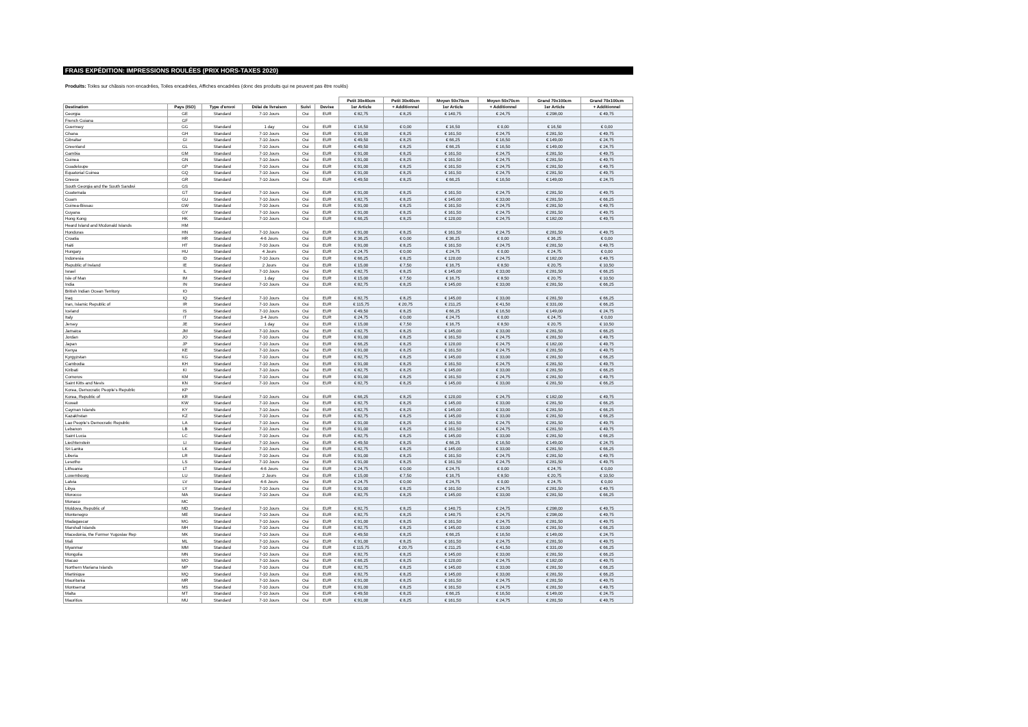FRAIS EXPÉDITION: IMPRESSIONS ROULÉES (PRIX HORS-TAXES 2020)
Produits: Toiles sur châssis non encadrées, Toiles encadrées, Affiches encadrées (donc des produits qui ne peuvent pas être roulés)
| | | | | | | Petit 30x40cm | Petit 30x40cm | Moyen 50x70cm | Moyen 50x70cm | Grand 70x100cm | Grand 70x100cm |
| --- | --- | --- | --- | --- | --- | --- | --- | --- | --- | --- | --- |
| Destination | Pays (ISO) | Type d'envoi | Délai de livraison | Suivi | Devise | 1er Article | + Additionnel | 1er Article | + Additionnel | 1er Article | + Additionnel |
| Georgia | GE | Standard | 7-10 Jours | Oui | EUR | € 82,75 | € 8,25 | € 140,75 | € 24,75 | € 298,00 | € 49,75 |
| French Guiana | GF | | | | | | | | | | |
| Guernsey | GG | Standard | 1 day | Oui | EUR | € 16,50 | € 0,00 | € 16,50 | € 0,00 | € 16,50 | € 0,00 |
| Ghana | GH | Standard | 7-10 Jours | Oui | EUR | € 91,00 | € 8,25 | € 161,50 | € 24,75 | € 281,50 | € 49,75 |
| Gibraltar | GI | Standard | 7-10 Jours | Oui | EUR | € 49,50 | € 8,25 | € 66,25 | € 16,50 | € 149,00 | € 24,75 |
| Greenland | GL | Standard | 7-10 Jours | Oui | EUR | € 49,50 | € 8,25 | € 66,25 | € 16,50 | € 149,00 | € 24,75 |
| Gambia | GM | Standard | 7-10 Jours | Oui | EUR | € 91,00 | € 8,25 | € 161,50 | € 24,75 | € 281,50 | € 49,75 |
| Guinea | GN | Standard | 7-10 Jours | Oui | EUR | € 91,00 | € 8,25 | € 161,50 | € 24,75 | € 281,50 | € 49,75 |
| Guadeloupe | GP | Standard | 7-10 Jours | Oui | EUR | € 91,00 | € 8,25 | € 161,50 | € 24,75 | € 281,50 | € 49,75 |
| Equatorial Guinea | GQ | Standard | 7-10 Jours | Oui | EUR | € 91,00 | € 8,25 | € 161,50 | € 24,75 | € 281,50 | € 49,75 |
| Greece | GR | Standard | 7-10 Jours | Oui | EUR | € 49,50 | € 8,25 | € 66,25 | € 16,50 | € 149,00 | € 24,75 |
| South Georgia and the South Sandwi | GS | | | | | | | | | | |
| Guatemala | GT | Standard | 7-10 Jours | Oui | EUR | € 91,00 | € 8,25 | € 161,50 | € 24,75 | € 281,50 | € 49,75 |
| Guam | GU | Standard | 7-10 Jours | Oui | EUR | € 82,75 | € 8,25 | € 145,00 | € 33,00 | € 281,50 | € 66,25 |
| Guinea-Bissau | GW | Standard | 7-10 Jours | Oui | EUR | € 91,00 | € 8,25 | € 161,50 | € 24,75 | € 281,50 | € 49,75 |
| Guyana | GY | Standard | 7-10 Jours | Oui | EUR | € 91,00 | € 8,25 | € 161,50 | € 24,75 | € 281,50 | € 49,75 |
| Hong Kong | HK | Standard | 7-10 Jours | Oui | EUR | € 66,25 | € 8,25 | € 120,00 | € 24,75 | € 182,00 | € 49,75 |
| Heard Island and Mcdonald Islands | HM | | | | | | | | | | |
| Honduras | HN | Standard | 7-10 Jours | Oui | EUR | € 91,00 | € 8,25 | € 161,50 | € 24,75 | € 281,50 | € 49,75 |
| Croatia | HR | Standard | 4-6 Jours | Oui | EUR | € 36,25 | € 0,00 | € 36,25 | € 0,00 | € 36,25 | € 0,00 |
| Haiti | HT | Standard | 7-10 Jours | Oui | EUR | € 91,00 | € 8,25 | € 161,50 | € 24,75 | € 281,50 | € 49,75 |
| Hungary | HU | Standard | 4 Jours | Oui | EUR | € 24,75 | € 0,00 | € 24,75 | € 0,00 | € 24,75 | € 0,00 |
| Indonesia | ID | Standard | 7-10 Jours | Oui | EUR | € 66,25 | € 8,25 | € 120,00 | € 24,75 | € 182,00 | € 49,75 |
| Republic of Ireland | IE | Standard | 2 Jours | Oui | EUR | € 15,00 | € 7,50 | € 16,75 | € 8,50 | € 20,75 | € 10,50 |
| Israel | IL | Standard | 7-10 Jours | Oui | EUR | € 82,75 | € 8,25 | € 145,00 | € 33,00 | € 281,50 | € 66,25 |
| Isle of Man | IM | Standard | 1 day | Oui | EUR | € 15,00 | € 7,50 | € 16,75 | € 8,50 | € 20,75 | € 10,50 |
| India | IN | Standard | 7-10 Jours | Oui | EUR | € 82,75 | € 8,25 | € 145,00 | € 33,00 | € 281,50 | € 66,25 |
| British Indian Ocean Territory | IO | | | | | | | | | | |
| Iraq | IQ | Standard | 7-10 Jours | Oui | EUR | € 82,75 | € 8,25 | € 145,00 | € 33,00 | € 281,50 | € 66,25 |
| Iran, Islamic Republic of | IR | Standard | 7-10 Jours | Oui | EUR | € 115,75 | € 20,75 | € 211,25 | € 41,50 | € 331,00 | € 66,25 |
| Iceland | IS | Standard | 7-10 Jours | Oui | EUR | € 49,50 | € 8,25 | € 66,25 | € 16,50 | € 149,00 | € 24,75 |
| Italy | IT | Standard | 3-4 Jours | Oui | EUR | € 24,75 | € 0,00 | € 24,75 | € 0,00 | € 24,75 | € 0,00 |
| Jersey | JE | Standard | 1 day | Oui | EUR | € 15,00 | € 7,50 | € 16,75 | € 8,50 | € 20,75 | € 10,50 |
| Jamaica | JM | Standard | 7-10 Jours | Oui | EUR | € 82,75 | € 8,25 | € 145,00 | € 33,00 | € 281,50 | € 66,25 |
| Jordan | JO | Standard | 7-10 Jours | Oui | EUR | € 91,00 | € 8,25 | € 161,50 | € 24,75 | € 281,50 | € 49,75 |
| Japan | JP | Standard | 7-10 Jours | Oui | EUR | € 66,25 | € 8,25 | € 120,00 | € 24,75 | € 182,00 | € 49,75 |
| Kenya | KE | Standard | 7-10 Jours | Oui | EUR | € 91,00 | € 8,25 | € 161,50 | € 24,75 | € 281,50 | € 49,75 |
| Kyrgyzstan | KG | Standard | 7-10 Jours | Oui | EUR | € 82,75 | € 8,25 | € 145,00 | € 33,00 | € 281,50 | € 66,25 |
| Cambodia | KH | Standard | 7-10 Jours | Oui | EUR | € 91,00 | € 8,25 | € 161,50 | € 24,75 | € 281,50 | € 49,75 |
| Kiribati | KI | Standard | 7-10 Jours | Oui | EUR | € 82,75 | € 8,25 | € 145,00 | € 33,00 | € 281,50 | € 66,25 |
| Comoros | KM | Standard | 7-10 Jours | Oui | EUR | € 91,00 | € 8,25 | € 161,50 | € 24,75 | € 281,50 | € 49,75 |
| Saint Kitts and Nevis | KN | Standard | 7-10 Jours | Oui | EUR | € 82,75 | € 8,25 | € 145,00 | € 33,00 | € 281,50 | € 66,25 |
| Korea, Democratic People's Republic | KP | | | | | | | | | | |
| Korea, Republic of | KR | Standard | 7-10 Jours | Oui | EUR | € 66,25 | € 8,25 | € 120,00 | € 24,75 | € 182,00 | € 49,75 |
| Kuwait | KW | Standard | 7-10 Jours | Oui | EUR | € 82,75 | € 8,25 | € 145,00 | € 33,00 | € 281,50 | € 66,25 |
| Cayman Islands | KY | Standard | 7-10 Jours | Oui | EUR | € 82,75 | € 8,25 | € 145,00 | € 33,00 | € 281,50 | € 66,25 |
| Kazakhstan | KZ | Standard | 7-10 Jours | Oui | EUR | € 82,75 | € 8,25 | € 145,00 | € 33,00 | € 281,50 | € 66,25 |
| Lao People's Democratic Republic | LA | Standard | 7-10 Jours | Oui | EUR | € 91,00 | € 8,25 | € 161,50 | € 24,75 | € 281,50 | € 49,75 |
| Lebanon | LB | Standard | 7-10 Jours | Oui | EUR | € 91,00 | € 8,25 | € 161,50 | € 24,75 | € 281,50 | € 49,75 |
| Saint Lucia | LC | Standard | 7-10 Jours | Oui | EUR | € 82,75 | € 8,25 | € 145,00 | € 33,00 | € 281,50 | € 66,25 |
| Liechtenstein | LI | Standard | 7-10 Jours | Oui | EUR | € 49,50 | € 8,25 | € 66,25 | € 16,50 | € 149,00 | € 24,75 |
| Sri Lanka | LK | Standard | 7-10 Jours | Oui | EUR | € 82,75 | € 8,25 | € 145,00 | € 33,00 | € 281,50 | € 66,25 |
| Liberia | LR | Standard | 7-10 Jours | Oui | EUR | € 91,00 | € 8,25 | € 161,50 | € 24,75 | € 281,50 | € 49,75 |
| Lesotho | LS | Standard | 7-10 Jours | Oui | EUR | € 91,00 | € 8,25 | € 161,50 | € 24,75 | € 281,50 | € 49,75 |
| Lithuania | LT | Standard | 4-6 Jours | Oui | EUR | € 24,75 | € 0,00 | € 24,75 | € 0,00 | € 24,75 | € 0,00 |
| Luxembourg | LU | Standard | 2 Jours | Oui | EUR | € 15,00 | € 7,50 | € 16,75 | € 8,50 | € 20,75 | € 10,50 |
| Latvia | LV | Standard | 4-6 Jours | Oui | EUR | € 24,75 | € 0,00 | € 24,75 | € 0,00 | € 24,75 | € 0,00 |
| Libya | LY | Standard | 7-10 Jours | Oui | EUR | € 91,00 | € 8,25 | € 161,50 | € 24,75 | € 281,50 | € 49,75 |
| Morocco | MA | Standard | 7-10 Jours | Oui | EUR | € 82,75 | € 8,25 | € 145,00 | € 33,00 | € 281,50 | € 66,25 |
| Monaco | MC | | | | | | | | | | |
| Moldova, Republic of | MD | Standard | 7-10 Jours | Oui | EUR | € 82,75 | € 8,25 | € 140,75 | € 24,75 | € 298,00 | € 49,75 |
| Montenegro | ME | Standard | 7-10 Jours | Oui | EUR | € 82,75 | € 8,25 | € 140,75 | € 24,75 | € 298,00 | € 49,75 |
| Madagascar | MG | Standard | 7-10 Jours | Oui | EUR | € 91,00 | € 8,25 | € 161,50 | € 24,75 | € 281,50 | € 49,75 |
| Marshall Islands | MH | Standard | 7-10 Jours | Oui | EUR | € 82,75 | € 8,25 | € 145,00 | € 33,00 | € 281,50 | € 66,25 |
| Macedonia, the Former Yugoslav Rep | MK | Standard | 7-10 Jours | Oui | EUR | € 49,50 | € 8,25 | € 66,25 | € 16,50 | € 149,00 | € 24,75 |
| Mali | ML | Standard | 7-10 Jours | Oui | EUR | € 91,00 | € 8,25 | € 161,50 | € 24,75 | € 281,50 | € 49,75 |
| Myanmar | MM | Standard | 7-10 Jours | Oui | EUR | € 115,75 | € 20,75 | € 211,25 | € 41,50 | € 331,00 | € 66,25 |
| Mongolia | MN | Standard | 7-10 Jours | Oui | EUR | € 82,75 | € 8,25 | € 145,00 | € 33,00 | € 281,50 | € 66,25 |
| Macao | MO | Standard | 7-10 Jours | Oui | EUR | € 66,25 | € 8,25 | € 120,00 | € 24,75 | € 182,00 | € 49,75 |
| Northern Mariana Islands | MP | Standard | 7-10 Jours | Oui | EUR | € 82,75 | € 8,25 | € 145,00 | € 33,00 | € 281,50 | € 66,25 |
| Martinique | MQ | Standard | 7-10 Jours | Oui | EUR | € 82,75 | € 8,25 | € 145,00 | € 33,00 | € 281,50 | € 66,25 |
| Mauritania | MR | Standard | 7-10 Jours | Oui | EUR | € 91,00 | € 8,25 | € 161,50 | € 24,75 | € 281,50 | € 49,75 |
| Montserrat | MS | Standard | 7-10 Jours | Oui | EUR | € 91,00 | € 8,25 | € 161,50 | € 24,75 | € 281,50 | € 49,75 |
| Malta | MT | Standard | 7-10 Jours | Oui | EUR | € 49,50 | € 8,25 | € 66,25 | € 16,50 | € 149,00 | € 24,75 |
| Mauritius | MU | Standard | 7-10 Jours | Oui | EUR | € 91,00 | € 8,25 | € 161,50 | € 24,75 | € 281,50 | € 49,75 |